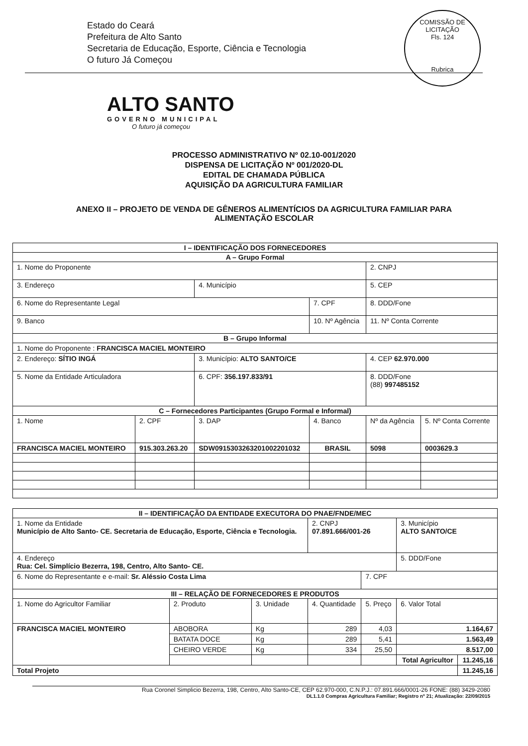COMISSÃO DE LICITAÇÃO
Fls. 124
Rubrica
Estado do Ceará
Prefeitura de Alto Santo
Secretaria de Educação, Esporte, Ciência e Tecnologia
O futuro Já Começou
ALTO SANTO
GOVERNO MUNICIPAL
O futuro já começou
PROCESSO ADMINISTRATIVO Nº 02.10-001/2020
DISPENSA DE LICITAÇÃO Nº 001/2020-DL
EDITAL DE CHAMADA PÚBLICA
AQUISIÇÃO DA AGRICULTURA FAMILIAR
ANEXO II – PROJETO DE VENDA DE GÊNEROS ALIMENTÍCIOS DA AGRICULTURA FAMILIAR PARA
ALIMENTAÇÃO ESCOLAR
| I – IDENTIFICAÇÃO DOS FORNECEDORES | | | | | |
| --- | --- | --- | --- | --- | --- |
| A – Grupo Formal | | | | | |
| 1. Nome do Proponente | | | | 2. CNPJ | |
| 3. Endereço | | 4. Município | | 5. CEP | |
| 6. Nome do Representante Legal | | | 7. CPF | 8. DDD/Fone | |
| 9. Banco | | | 10. Nº Agência | 11. Nº Conta Corrente | |
| B – Grupo Informal | | | | | |
| 1. Nome do Proponente : FRANCISCA MACIEL MONTEIRO | | | | | |
| 2. Endereço: SÍTIO INGÁ | | 3. Município: ALTO SANTO/CE | | 4. CEP 62.970.000 | |
| 5. Nome da Entidade Articuladora | | 6. CPF: 356.197.833/91 | | 8. DDD/Fone (88) 997485152 | |
| C – Fornecedores Participantes (Grupo Formal e Informal) | | | | | |
| 1. Nome | 2. CPF | 3. DAP | 4. Banco | Nº da Agência | 5. Nº Conta Corrente |
| FRANCISCA MACIEL MONTEIRO | 915.303.263.20 | SDW091530326320100220103​2 | BRASIL | 5098 | 0003629.3 |
| II – IDENTIFICAÇÃO DA ENTIDADE EXECUTORA DO PNAE/FNDE/MEC | | | | | | |
| --- | --- | --- | --- | --- | --- | --- |
| 1. Nome da Entidade Município de Alto Santo- CE. Secretaria de Educação, Esporte, Ciência e Tecnologia. | | | 2. CNPJ 07.891.666/001-26 | | 3. Município ALTO SANTO/CE | |
| 4. Endereço Rua: Cel. Simplício Bezerra, 198, Centro, Alto Santo- CE. | | | | | 5. DDD/Fone | |
| 6. Nome do Representante e e-mail: Sr. Aléssio Costa Lima | | | | 7. CPF | | |
| III – RELAÇÃO DE FORNECEDORES E PRODUTOS | | | | | | |
| 1. Nome do Agricultor Familiar | 2. Produto | 3. Unidade | 4. Quantidade | 5. Preço | 6. Valor Total | |
| FRANCISCA MACIEL MONTEIRO | ABOBORA | Kg | 289 | 4,03 | 1.164,67 | |
| | BATATA DOCE | Kg | 289 | 5,41 | 1.563,49 | |
| | CHEIRO VERDE | Kg | 334 | 25,50 | 8.517,00 | |
| | | | | | Total Agricultor | 11.245,16 |
| Total Projeto | | | | | | 11.245,16 |
Rua Coronel Simplicio Bezerra, 198, Centro, Alto Santo-CE, CEP 62.970-000, C.N.P.J.: 07.891.666/0001-26 FONE: (88) 3429-2080
DL1.1.0 Compras Agricultura Familiar; Registro nº 21; Atualização: 22/09/2015